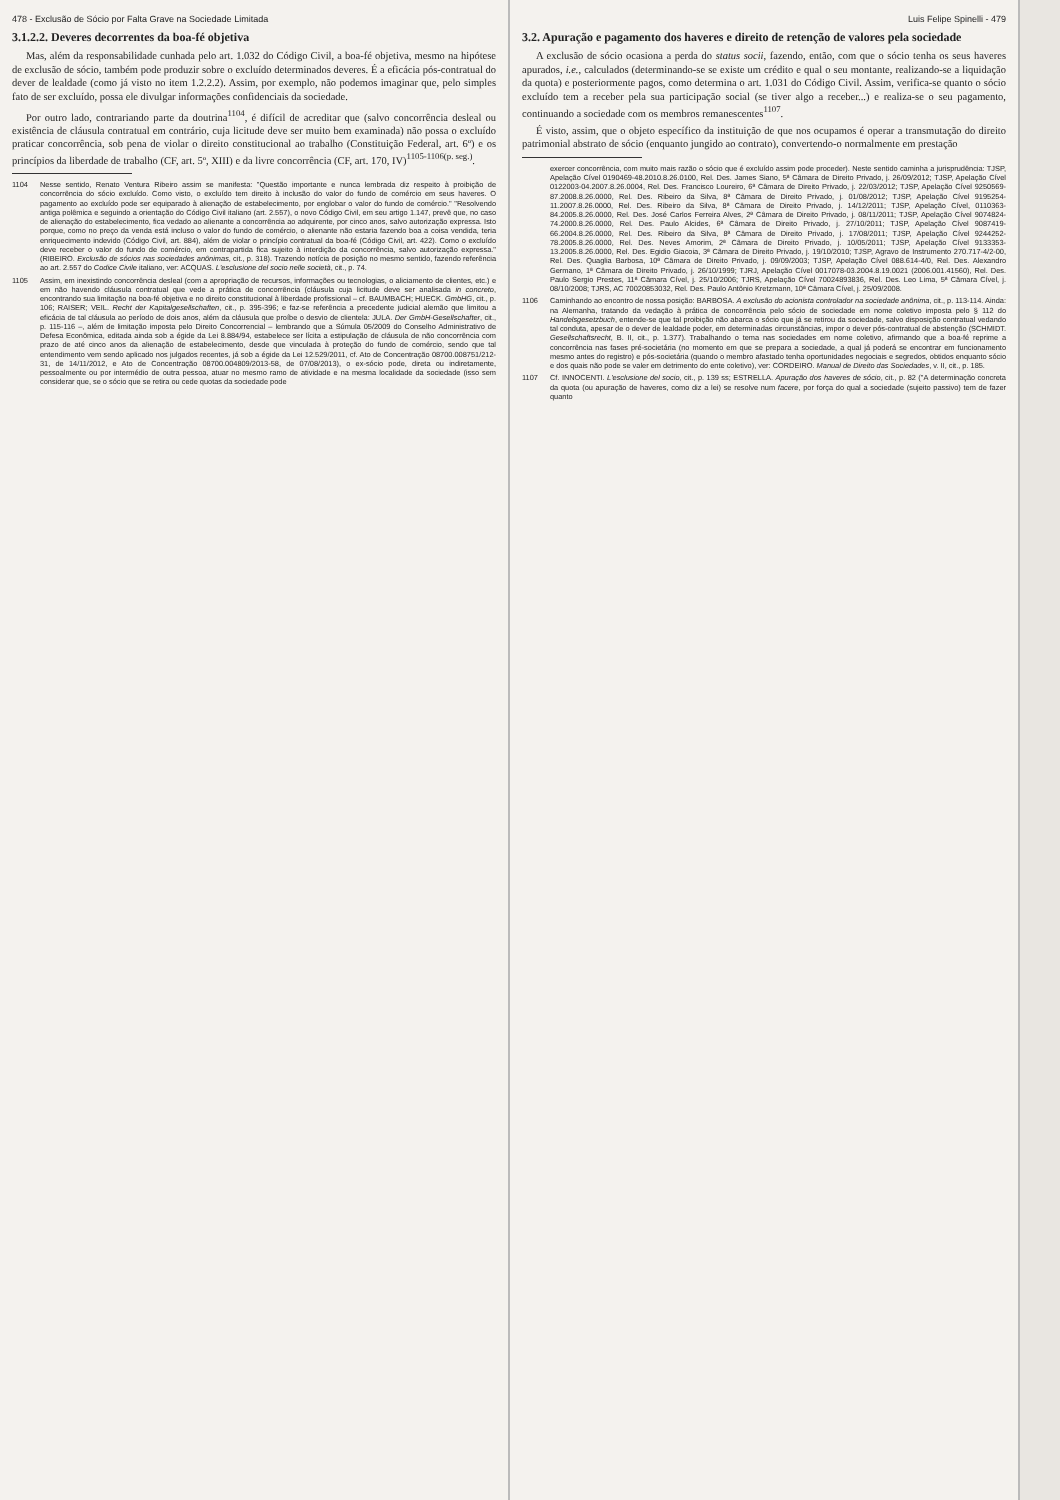478 - Exclusão de Sócio por Falta Grave na Sociedade Limitada
3.1.2.2. Deveres decorrentes da boa-fé objetiva
Mas, além da responsabilidade cunhada pelo art. 1.032 do Código Civil, a boa-fé objetiva, mesmo na hipótese de exclusão de sócio, também pode produzir sobre o excluído determinados deveres. É a eficácia pós-contratual do dever de lealdade (como já visto no item 1.2.2.2). Assim, por exemplo, não podemos imaginar que, pelo simples fato de ser excluído, possa ele divulgar informações confidenciais da sociedade.
Por outro lado, contrariando parte da doutrina<sup>1104</sup>, é difícil de acreditar que (salvo concorrência desleal ou existência de cláusula contratual em contrário, cuja licitude deve ser muito bem examinada) não possa o excluído praticar concorrência, sob pena de violar o direito constitucional ao trabalho (Constituição Federal, art. 6º) e os princípios da liberdade de trabalho (CF, art. 5º, XIII) e da livre concorrência (CF, art. 170, IV)<sup>1105-1106(p. seg.)</sup>.
1104 Nesse sentido, Renato Ventura Ribeiro assim se manifesta: "Questão importante e nunca lembrada diz respeito à proibição de concorrência do sócio excluído. Como visto, o excluído tem direito à inclusão do valor do fundo de comércio em seus haveres. O pagamento ao excluído pode ser equiparado à alienação de estabelecimento, por englobar o valor do fundo de comércio." "Resolvendo antiga polêmica e seguindo a orientação do Código Civil italiano (art. 2.557), o novo Código Civil, em seu artigo 1.147, prevê que, no caso de alienação do estabelecimento, fica vedado ao alienante a concorrência ao adquirente, por cinco anos, salvo autorização expressa. Isto porque, como no preço da venda está incluso o valor do fundo de comércio, o alienante não estaria fazendo boa a coisa vendida, teria enriquecimento indevido (Código Civil, art. 884), além de violar o princípio contratual da boa-fé (Código Civil, art. 422). Como o excluído deve receber o valor do fundo de comércio, em contrapartida fica sujeito à interdição da concorrência, salvo autorização expressa." (RIBEIRO. Exclusão de sócios nas sociedades anônimas, cit., p. 318). Trazendo notícia de posição no mesmo sentido, fazendo referência ao art. 2.557 do Codice Civile italiano, ver: ACQUAS. L'esclusione del socio nelle società, cit., p. 74.
1105 Assim, em inexistindo concorrência desleal (com a apropriação de recursos, informações ou tecnologias, o aliciamento de clientes, etc.) e em não havendo cláusula contratual que vede a prática de concorrência (cláusula cuja licitude deve ser analisada in concreto, encontrando sua limitação na boa-fé objetiva e no direito constitucional à liberdade profissional – cf. BAUMBACH; HUECK. GmbHG, cit., p. 106; RAISER; VEIL. Recht der Kapitalgesellschaften, cit., p. 395-396; e faz-se referência a precedente judicial alemão que limitou a eficácia de tal cláusula ao período de dois anos, além da cláusula que proíbe o desvio de clientela: JULA. Der GmbH-Gesellschafter, cit., p. 115-116 –, além de limitação imposta pelo Direito Concorrencial – lembrando que a Súmula 05/2009 do Conselho Administrativo de Defesa Econômica, editada ainda sob a égide da Lei 8.884/94, estabelece ser lícita a estipulação de cláusula de não concorrência com prazo de até cinco anos da alienação de estabelecimento, desde que vinculada à proteção do fundo de comércio, sendo que tal entendimento vem sendo aplicado nos julgados recentes, já sob a égide da Lei 12.529/2011, cf. Ato de Concentração 08700.008751/212-31, de 14/11/2012, e Ato de Concentração 08700.004809/2013-58, de 07/08/2013), o ex-sócio pode, direta ou indiretamente, pessoalmente ou por intermédio de outra pessoa, atuar no mesmo ramo de atividade e na mesma localidade da sociedade (isso sem considerar que, se o sócio que se retira ou cede quotas da sociedade pode
Luis Felipe Spinelli - 479
3.2. Apuração e pagamento dos haveres e direito de retenção de valores pela sociedade
A exclusão de sócio ocasiona a perda do status socii, fazendo, então, com que o sócio tenha os seus haveres apurados, i.e., calculados (determinando-se se existe um crédito e qual o seu montante, realizando-se a liquidação da quota) e posteriormente pagos, como determina o art. 1.031 do Código Civil. Assim, verifica-se quanto o sócio excluído tem a receber pela sua participação social (se tiver algo a receber...) e realiza-se o seu pagamento, continuando a sociedade com os membros remanescentes<sup>1107</sup>.
É visto, assim, que o objeto específico da instituição de que nos ocupamos é operar a transmutação do direito patrimonial abstrato de sócio (enquanto jungido ao contrato), convertendo-o normalmente em prestação
exercer concorrência, com muito mais razão o sócio que é excluído assim pode proceder). Neste sentido caminha a jurisprudência: TJSP, Apelação Cível 0190469-48.2010.8.26.0100, Rel. Des. James Siano, 5ª Câmara de Direito Privado, j. 26/09/2012; TJSP, Apelação Cível 0122003-04.2007.8.26.0004, Rel. Des. Francisco Loureiro, 6ª Câmara de Direito Privado, j. 22/03/2012; TJSP, Apelação Cível 9250569-87.2008.8.26.0000, Rel. Des. Ribeiro da Silva, 8ª Câmara de Direito Privado, j. 01/08/2012; TJSP, Apelação Cível 9195254-11.2007.8.26.0000, Rel. Des. Ribeiro da Silva, 8ª Câmara de Direito Privado, j. 14/12/2011; TJSP, Apelação Cível, 0110363-84.2005.8.26.0000, Rel. Des. José Carlos Ferreira Alves, 2ª Câmara de Direito Privado, j. 08/11/2011; TJSP, Apelação Cível 9074824-74.2000.8.26.0000, Rel. Des. Paulo Alcides, 6ª Câmara de Direito Privado, j. 27/10/2011; TJSP, Apelação Cível 9087419-66.2004.8.26.0000, Rel. Des. Ribeiro da Silva, 8ª Câmara de Direito Privado, j. 17/08/2011; TJSP, Apelação Cível 9244252-78.2005.8.26.0000, Rel. Des. Neves Amorim, 2ª Câmara de Direito Privado, j. 10/05/2011; TJSP, Apelação Cível 9133353-13.2005.8.26.0000, Rel. Des. Egidio Giacoia, 3ª Câmara de Direito Privado, j. 19/10/2010; TJSP, Agravo de Instrumento 270.717-4/2-00, Rel. Des. Quaglia Barbosa, 10ª Câmara de Direito Privado, j. 09/09/2003; TJSP, Apelação Cível 088.614-4/0, Rel. Des. Alexandro Germano, 1ª Câmara de Direito Privado, j. 26/10/1999; TJRJ, Apelação Cível 0017078-03.2004.8.19.0021 (2006.001.41560), Rel. Des. Paulo Sergio Prestes, 11ª Câmara Cível, j. 25/10/2006; TJRS, Apelação Cível 70024893836, Rel. Des. Leo Lima, 5ª Câmara Cível, j. 08/10/2008; TJRS, AC 70020853032, Rel. Des. Paulo Antônio Kretzmann, 10ª Câmara Cível, j. 25/09/2008.
1106 Caminhando ao encontro de nossa posição: BARBOSA. A exclusão do acionista controlador na sociedade anônima, cit., p. 113-114. Ainda: na Alemanha, tratando da vedação à prática de concorrência pelo sócio de sociedade em nome coletivo imposta pelo § 112 do Handelsgesetzbuch, entende-se que tal proibição não abarca o sócio que já se retirou da sociedade, salvo disposição contratual vedando tal conduta, apesar de o dever de lealdade poder, em determinadas circunstâncias, impor o dever pós-contratual de abstenção (SCHMIDT. Gesellschaftsrecht, B. II, cit., p. 1.377). Trabalhando o tema nas sociedades em nome coletivo, afirmando que a boa-fé reprime a concorrência nas fases pré-societária (no momento em que se prepara a sociedade, a qual já poderá se encontrar em funcionamento mesmo antes do registro) e pós-societária (quando o membro afastado tenha oportunidades negociais e segredos, obtidos enquanto sócio e dos quais não pode se valer em detrimento do ente coletivo), ver: CORDEIRO. Manual de Direito das Sociedades, v. II, cit., p. 185.
1107 Cf. INNOCENTI. L'esclusione del socio, cit., p. 139 ss; ESTRELLA. Apuração dos haveres de sócio, cit., p. 82 ("A determinação concreta da quota (ou apuração de haveres, como diz a lei) se resolve num facere, por força do qual a sociedade (sujeito passivo) tem de fazer quanto